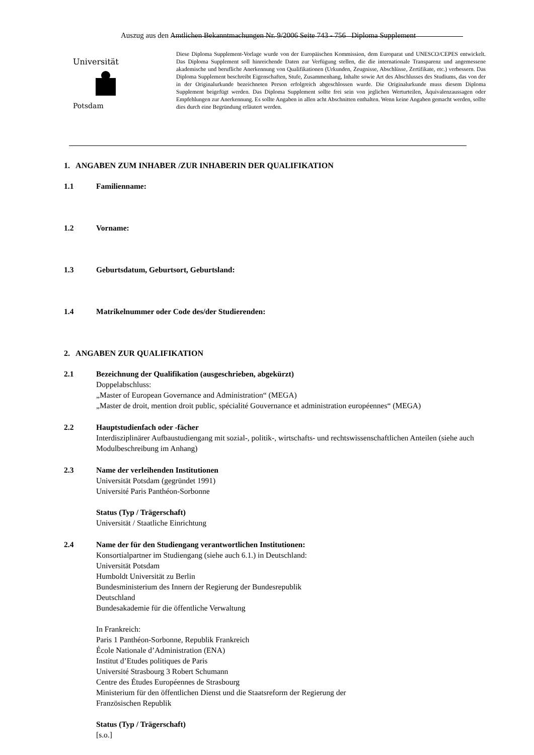Auszug aus den Amtlichen Bekanntmachungen Nr. 9/2006 Seite 743 - 756 Diploma Supplement
Universität
Potsdam
Diese Diploma Supplement-Vorlage wurde von der Europäischen Kommission, dem Europarat und UNESCO/CEPES entwickelt. Das Diploma Supplement soll hinreichende Daten zur Verfügung stellen, die die internationale Transparenz und angemessene akademische und berufliche Anerkennung von Qualifikationen (Urkunden, Zeugnisse, Abschlüsse, Zertifikate, etc.) verbessern. Das Diploma Supplement beschreibt Eigenschaften, Stufe, Zusammenhang, Inhalte sowie Art des Abschlusses des Studiums, das von der in der Originalurkunde bezeichneten Person erfolgreich abgeschlossen wurde. Die Originalurkunde muss diesem Diploma Supplement beigefügt werden. Das Diploma Supplement sollte frei sein von jeglichen Werturteilen, Äquivalenzaussagen oder Empfehlungen zur Anerkennung. Es sollte Angaben in allen acht Abschnitten enthalten. Wenn keine Angaben gemacht werden, sollte dies durch eine Begründung erläutert werden.
1. ANGABEN ZUM INHABER /ZUR INHABERIN DER QUALIFIKATION
1.1 Familienname:
1.2 Vorname:
1.3 Geburtsdatum, Geburtsort, Geburtsland:
1.4 Matrikelnummer oder Code des/der Studierenden:
2. ANGABEN ZUR QUALIFIKATION
2.1 Bezeichnung der Qualifikation (ausgeschrieben, abgekürzt)
Doppelabschluss:
„Master of European Governance and Administration“ (MEGA)
„Master de droit, mention droit public, spécialité Gouvernance et administration européennes“ (MEGA)
2.2 Hauptstudienfach oder -fächer
Interdisziplinärer Aufbaustudiengang mit sozial-, politik-, wirtschafts- und rechtswissenschaftlichen Anteilen (siehe auch Modulbeschreibung im Anhang)
2.3 Name der verleihenden Institutionen
Universität Potsdam (gegründet 1991)
Université Paris Panthéon-Sorbonne
Status (Typ / Trägerschaft)
Universität / Staatliche Einrichtung
2.4 Name der für den Studiengang verantwortlichen Institutionen:
Konsortialpartner im Studiengang (siehe auch 6.1.) in Deutschland:
Universität Potsdam
Humboldt Universität zu Berlin
Bundesministerium des Innern der Regierung der Bundesrepublik
Deutschland
Bundesakademie für die öffentliche Verwaltung
In Frankreich:
Paris 1 Panthéon-Sorbonne, Republik Frankreich
École Nationale d’Administration (ENA)
Institut d’Etudes politiques de Paris
Université Strasbourg 3 Robert Schumann
Centre des Études Européennes de Strasbourg
Ministerium für den öffentlichen Dienst und die Staatsreform der Regierung der
Französischen Republik
Status (Typ / Trägerschaft)
[s.o.]